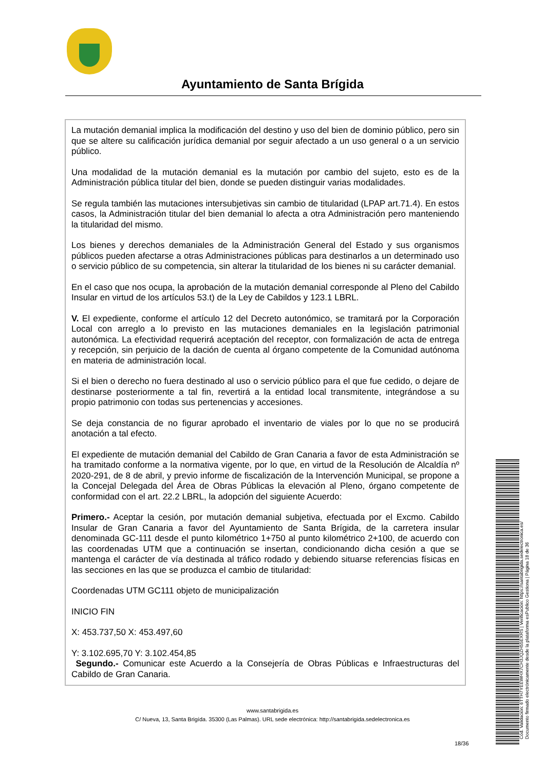Ayuntamiento de Santa Brígida
La mutación demanial implica la modificación del destino y uso del bien de dominio público, pero sin que se altere su calificación jurídica demanial por seguir afectado a un uso general o a un servicio público.
Una modalidad de la mutación demanial es la mutación por cambio del sujeto, esto es de la Administración pública titular del bien, donde se pueden distinguir varias modalidades.
Se regula también las mutaciones intersubjetivas sin cambio de titularidad (LPAP art.71.4). En estos casos, la Administración titular del bien demanial lo afecta a otra Administración pero manteniendo la titularidad del mismo.
Los bienes y derechos demaniales de la Administración General del Estado y sus organismos públicos pueden afectarse a otras Administraciones públicas para destinarlos a un determinado uso o servicio público de su competencia, sin alterar la titularidad de los bienes ni su carácter demanial.
En el caso que nos ocupa, la aprobación de la mutación demanial corresponde al Pleno del Cabildo Insular en virtud de los artículos 53.t) de la Ley de Cabildos y 123.1 LBRL.
V. El expediente, conforme el artículo 12 del Decreto autonómico, se tramitará por la Corporación Local con arreglo a lo previsto en las mutaciones demaniales en la legislación patrimonial autonómica. La efectividad requerirá aceptación del receptor, con formalización de acta de entrega y recepción, sin perjuicio de la dación de cuenta al órgano competente de la Comunidad autónoma en materia de administración local.
Si el bien o derecho no fuera destinado al uso o servicio público para el que fue cedido, o dejare de destinarse posteriormente a tal fin, revertirá a la entidad local transmitente, integrándose a su propio patrimonio con todas sus pertenencias y accesiones.
Se deja constancia de no figurar aprobado el inventario de viales por lo que no se producirá anotación a tal efecto.
El expediente de mutación demanial del Cabildo de Gran Canaria a favor de esta Administración se ha tramitado conforme a la normativa vigente, por lo que, en virtud de la Resolución de Alcaldía nº 2020-291, de 8 de abril, y previo informe de fiscalización de la Intervención Municipal, se propone a la Concejal Delegada del Área de Obras Públicas la elevación al Pleno, órgano competente de conformidad con el art. 22.2 LBRL, la adopción del siguiente Acuerdo:
Primero.- Aceptar la cesión, por mutación demanial subjetiva, efectuada por el Excmo. Cabildo Insular de Gran Canaria a favor del Ayuntamiento de Santa Brígida, de la carretera insular denominada GC-111 desde el punto kilométrico 1+750 al punto kilométrico 2+100, de acuerdo con las coordenadas UTM que a continuación se insertan, condicionando dicha cesión a que se mantenga el carácter de vía destinada al tráfico rodado y debiendo situarse referencias físicas en las secciones en las que se produzca el cambio de titularidad:
Coordenadas UTM GC111 objeto de municipalización
INICIO FIN
X: 453.737,50 X: 453.497,60
Y: 3.102.695,70 Y: 3.102.454,85
Segundo.- Comunicar este Acuerdo a la Consejería de Obras Públicas e Infraestructuras del Cabildo de Gran Canaria.
www.santabrigida.es
C/ Nueva, 13, Santa Brigída. 35300 (Las Palmas). URL sede electrónica: http://santabrigida.sedelectronica.es
18/36
Cód. Validación: 6TTH7YEEWHX7CH3JQZH55EXRS | Verificación: https://santabrigida.sedelectronica.es/
Documento firmado electrónicamente desde la plataforma esPublico Gestiona | Página 18 de 36